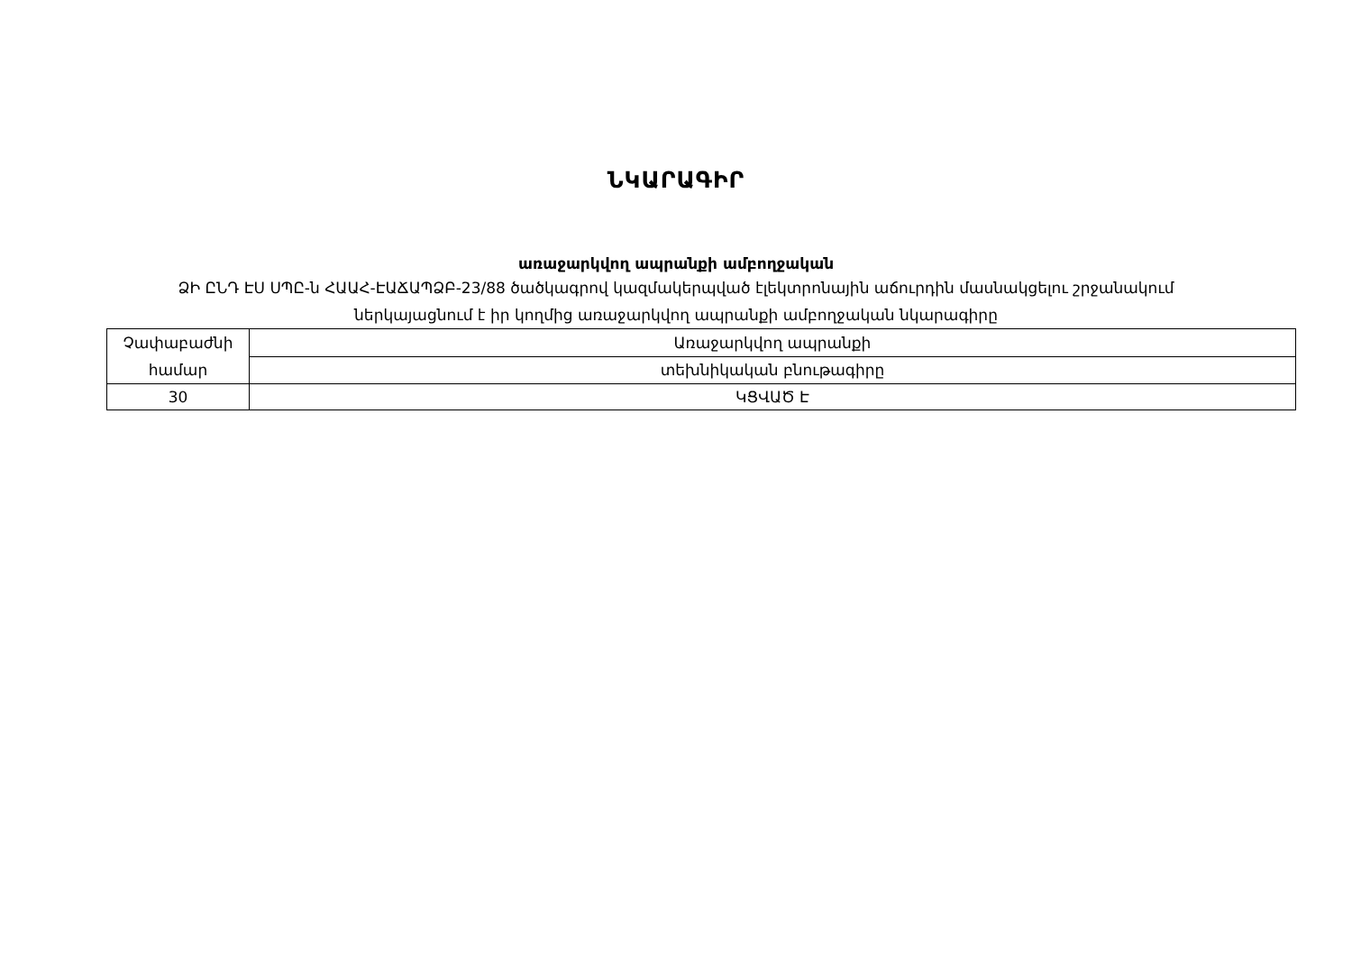ՆԿԱՐԱԳԻՐ
առաջարկվող ապրանքի ամբողջական
ՁԻ ԸՆԴ ԷՍ ՍՊԸ-ն ՀԱԱՀ-ԷԱՃԱՊՁԲ-23/88 ծածկագրով կազմակերպված էլեկտրոնային աճուրդին մասնակցելու շրջանակում
ներկայացնում է իր կողմից առաջարկվող ապրանքի ամբողջական նկարագիրը
| Չափաբաժնի համար | Առաջարկվող ապրանքի |
| | տեխնիկական բնութագիրը |
| 30 | ԿՑՎԱԾ Է |